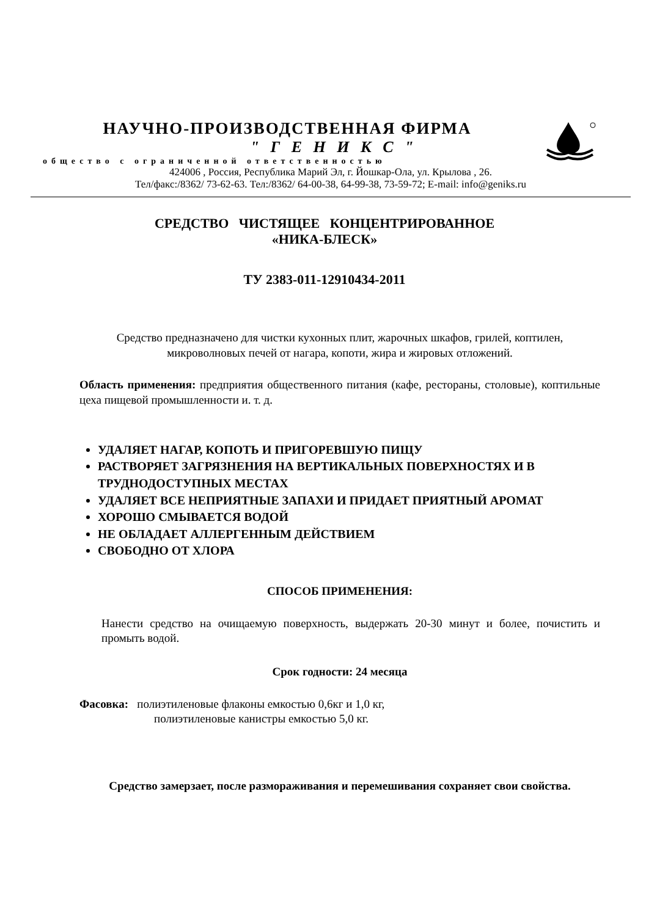НАУЧНО-ПРОИЗВОДСТВЕННАЯ ФИРМА
" Г Е Н И К С "
общество с ограниченной ответственностью
424006 , Россия, Республика Марий Эл, г. Йошкар-Ола, ул. Крылова , 26.
Тел/факс:/8362/ 73-62-63. Тел:/8362/ 64-00-38, 64-99-38, 73-59-72; E-mail: info@geniks.ru
СРЕДСТВО ЧИСТЯЩЕЕ КОНЦЕНТРИРОВАННОЕ
«НИКА-БЛЕСК»
ТУ 2383-011-12910434-2011
Средство предназначено для чистки кухонных плит, жарочных шкафов, грилей, коптилен, микроволновых печей от нагара, копоти, жира и жировых отложений.
Область применения: предприятия общественного питания (кафе, рестораны, столовые), коптильные цеха пищевой промышленности и. т. д.
УДАЛЯЕТ НАГАР, КОПОТЬ И ПРИГОРЕВШУЮ ПИЩУ
РАСТВОРЯЕТ ЗАГРЯЗНЕНИЯ НА ВЕРТИКАЛЬНЫХ ПОВЕРХНОСТЯХ И В ТРУДНОДОСТУПНЫХ МЕСТАХ
УДАЛЯЕТ ВСЕ НЕПРИЯТНЫЕ ЗАПАХИ И ПРИДАЕТ ПРИЯТНЫЙ АРОМАТ
ХОРОШО СМЫВАЕТСЯ ВОДОЙ
НЕ ОБЛАДАЕТ АЛЛЕРГЕННЫМ ДЕЙСТВИЕМ
СВОБОДНО ОТ ХЛОРА
СПОСОБ ПРИМЕНЕНИЯ:
Нанести средство на очищаемую поверхность, выдержать 20-30 минут и более, почистить и промыть водой.
Срок годности: 24 месяца
Фасовка: полиэтиленовые флаконы емкостью 0,6кг и 1,0 кг,
полиэтиленовые канистры емкостью 5,0 кг.
Средство замерзает, после размораживания и перемешивания сохраняет свои свойства.